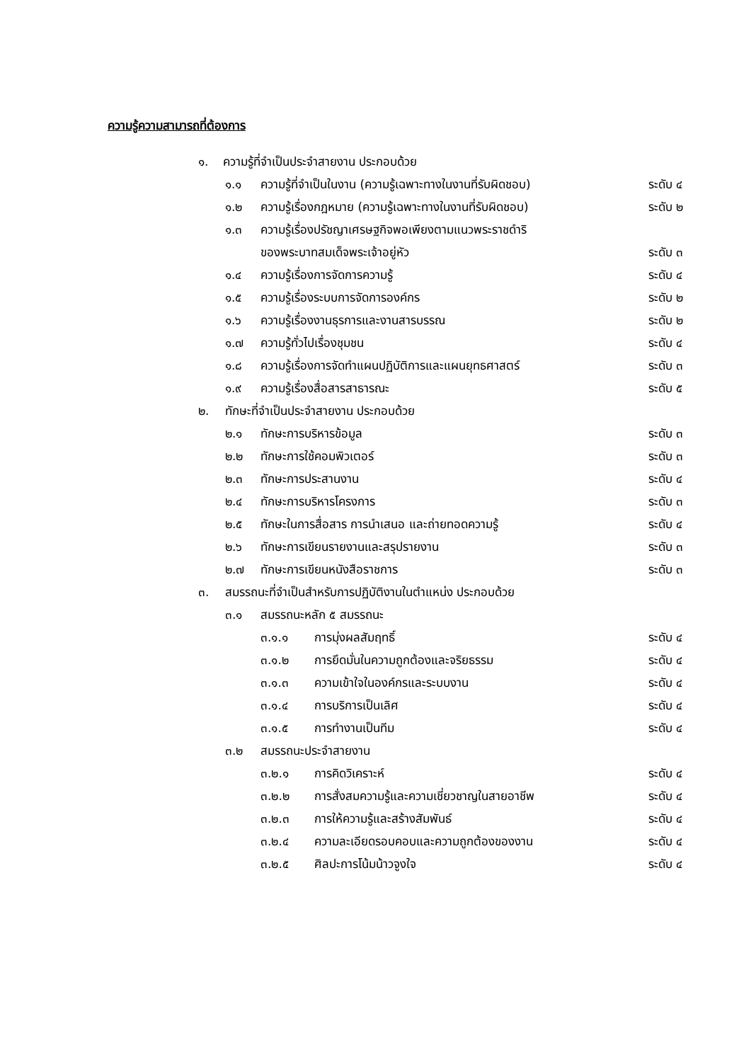ความรู้ความสามารถที่ต้องการ
๑. ความรู้ที่จำเป็นประจำสายงาน ประกอบด้วย
๑.๑ ความรู้ที่จำเป็นในงาน (ความรู้เฉพาะทางในงานที่รับผิดชอบ) ระดับ ๔
๑.๒ ความรู้เรื่องกฎหมาย (ความรู้เฉพาะทางในงานที่รับผิดชอบ) ระดับ ๒
๑.๓ ความรู้เรื่องปรัชญาเศรษฐกิจพอเพียงตามแนวพระราชดำริ
ของพระบาทสมเด็จพระเจ้าอยู่หัว ระดับ ๓
๑.๔ ความรู้เรื่องการจัดการความรู้ ระดับ ๔
๑.๕ ความรู้เรื่องระบบการจัดการองค์กร ระดับ ๒
๑.๖ ความรู้เรื่องงานธุรการและงานสารบรรณ ระดับ ๒
๑.๗ ความรู้ทั่วไปเรื่องชุมชน ระดับ ๔
๑.๘ ความรู้เรื่องการจัดทำแผนปฏิบัติการและแผนยุทธศาสตร์ ระดับ ๓
๑.๙ ความรู้เรื่องสื่อสารสาธารณะ ระดับ ๕
๒. ทักษะที่จำเป็นประจำสายงาน ประกอบด้วย
๒.๑ ทักษะการบริหารข้อมูล ระดับ ๓
๒.๒ ทักษะการใช้คอมพิวเตอร์ ระดับ ๓
๒.๓ ทักษะการประสานงาน ระดับ ๔
๒.๔ ทักษะการบริหารโครงการ ระดับ ๓
๒.๕ ทักษะในการสื่อสาร การนำเสนอ และถ่ายทอดความรู้ ระดับ ๔
๒.๖ ทักษะการเขียนรายงานและสรุปรายงาน ระดับ ๓
๒.๗ ทักษะการเขียนหนังสือราชการ ระดับ ๓
๓. สมรรถนะที่จำเป็นสำหรับการปฏิบัติงานในตำแหน่ง ประกอบด้วย
๓.๑ สมรรถนะหลัก ๕ สมรรถนะ
๓.๑.๑ การมุ่งผลสัมฤทธิ์ ระดับ ๔
๓.๑.๒ การยึดมั่นในความถูกต้องและจริยธรรม ระดับ ๔
๓.๑.๓ ความเข้าใจในองค์กรและระบบงาน ระดับ ๔
๓.๑.๔ การบริการเป็นเลิศ ระดับ ๔
๓.๑.๕ การทำงานเป็นทีม ระดับ ๔
๓.๒ สมรรถนะประจำสายงาน
๓.๒.๑ การคิดวิเคราะห์ ระดับ ๔
๓.๒.๒ การสั่งสมความรู้และความเชี่ยวชาญในสายอาชีพ ระดับ ๔
๓.๒.๓ การให้ความรู้และสร้างสัมพันธ์ ระดับ ๔
๓.๒.๔ ความละเอียดรอบคอบและความถูกต้องของงาน ระดับ ๔
๓.๒.๕ ศิลปะการโน้มน้าวจูงใจ ระดับ ๔